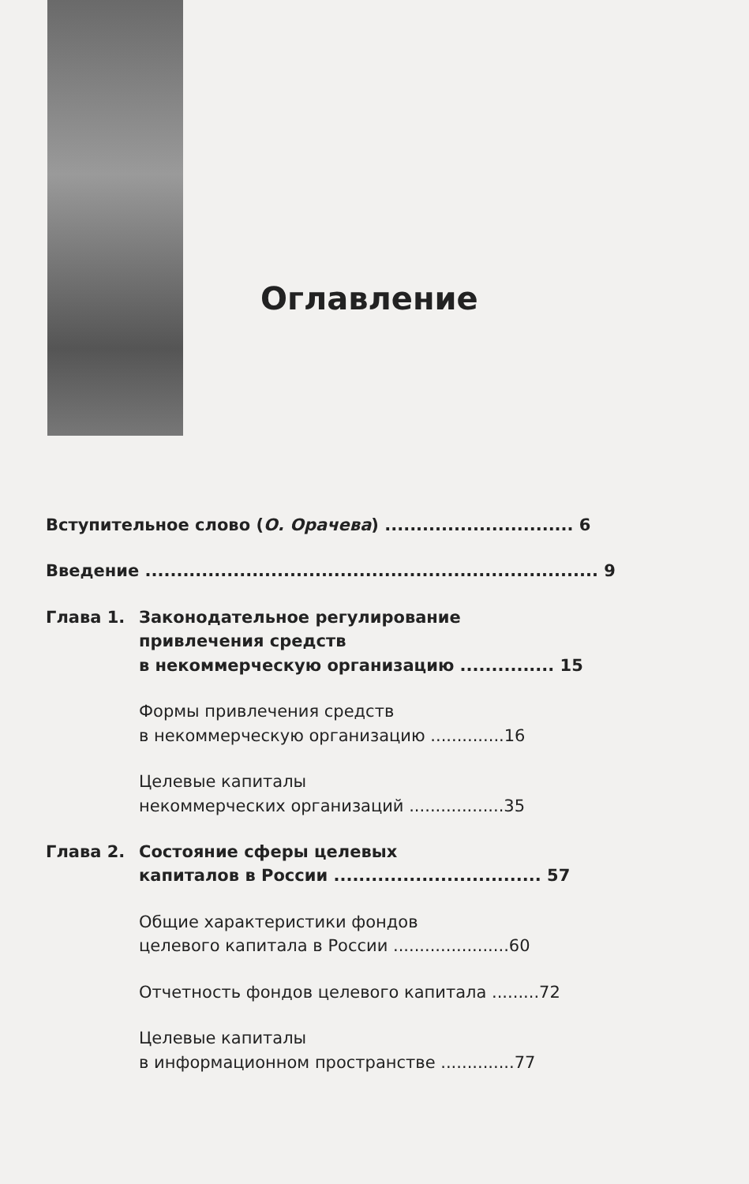Оглавление
Вступительное слово (О. Орачева) .............................. 6
Введение ........................................................................ 9
Глава 1. Законодательное регулирование
привлечения средств
в некоммерческую организацию ............... 15
Формы привлечения средств
в некоммерческую организацию ..............16
Целевые капиталы
некоммерческих организаций ..................35
Глава 2. Состояние сферы целевых
капиталов в России ................................. 57
Общие характеристики фондов
целевого капитала в России ......................60
Отчетность фондов целевого капитала .........72
Целевые капиталы
в информационном пространстве ..............77